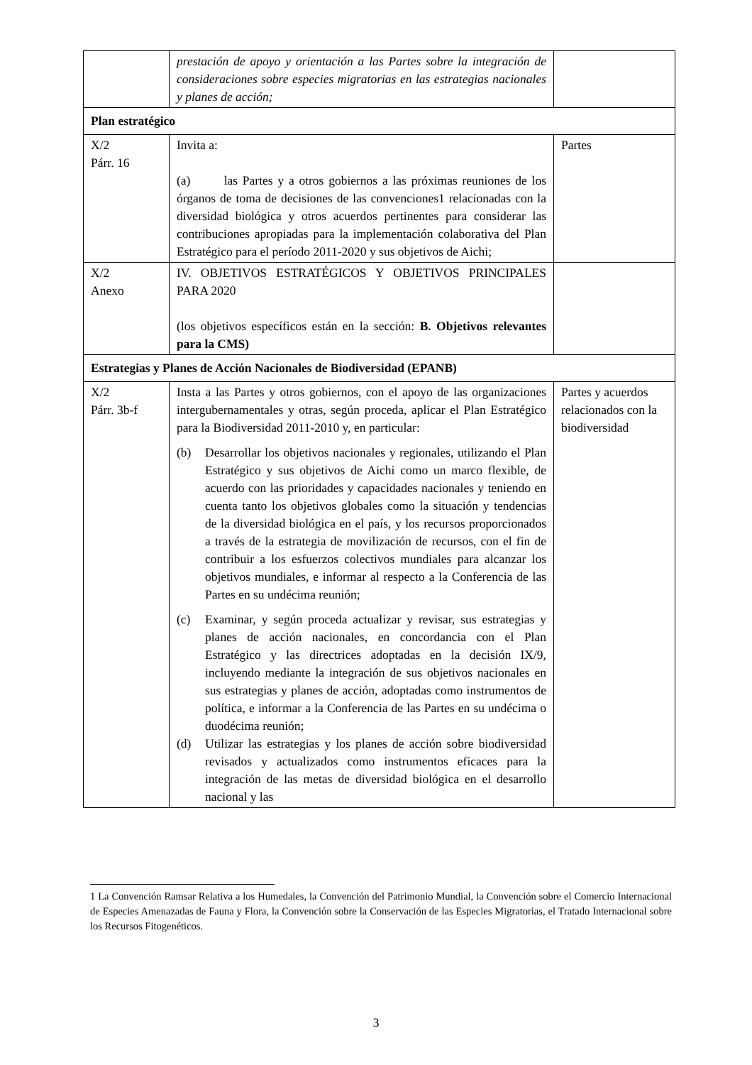| | prestación de apoyo y orientación a las Partes sobre la integración de consideraciones sobre especies migratorias en las estrategias nacionales y planes de acción; | |
| Plan estratégico | | |
| X/2 Párr. 16 | Invita a: (a) las Partes y a otros gobiernos a las próximas reuniones de los órganos de toma de decisiones de las convenciones1 relacionadas con la diversidad biológica y otros acuerdos pertinentes para considerar las contribuciones apropiadas para la implementación colaborativa del Plan Estratégico para el período 2011-2020 y sus objetivos de Aichi; | Partes |
| X/2 Anexo | IV. OBJETIVOS ESTRATÉGICOS Y OBJETIVOS PRINCIPALES PARA 2020 (los objetivos específicos están en la sección: B. Objetivos relevantes para la CMS) | |
| Estrategias y Planes de Acción Nacionales de Biodiversidad (EPANB) | | |
| X/2 Párr. 3b-f | Insta a las Partes y otros gobiernos, con el apoyo de las organizaciones intergubernamentales y otras, según proceda, aplicar el Plan Estratégico para la Biodiversidad 2011-2010 y, en particular: (b) Desarrollar los objetivos nacionales y regionales, utilizando el Plan Estratégico y sus objetivos de Aichi como un marco flexible, de acuerdo con las prioridades y capacidades nacionales y teniendo en cuenta tanto los objetivos globales como la situación y tendencias de la diversidad biológica en el país, y los recursos proporcionados a través de la estrategia de movilización de recursos, con el fin de contribuir a los esfuerzos colectivos mundiales para alcanzar los objetivos mundiales, e informar al respecto a la Conferencia de las Partes en su undécima reunión; (c) Examinar, y según proceda actualizar y revisar, sus estrategias y planes de acción nacionales, en concordancia con el Plan Estratégico y las directrices adoptadas en la decisión IX/9, incluyendo mediante la integración de sus objetivos nacionales en sus estrategias y planes de acción, adoptadas como instrumentos de política, e informar a la Conferencia de las Partes en su undécima o duodécima reunión; (d) Utilizar las estrategias y los planes de acción sobre biodiversidad revisados y actualizados como instrumentos eficaces para la integración de las metas de diversidad biológica en el desarrollo nacional y las | Partes y acuerdos relacionados con la biodiversidad |
1 La Convención Ramsar Relativa a los Humedales, la Convención del Patrimonio Mundial, la Convención sobre el Comercio Internacional de Especies Amenazadas de Fauna y Flora, la Convención sobre la Conservación de las Especies Migratorias, el Tratado Internacional sobre los Recursos Fitogenéticos.
3